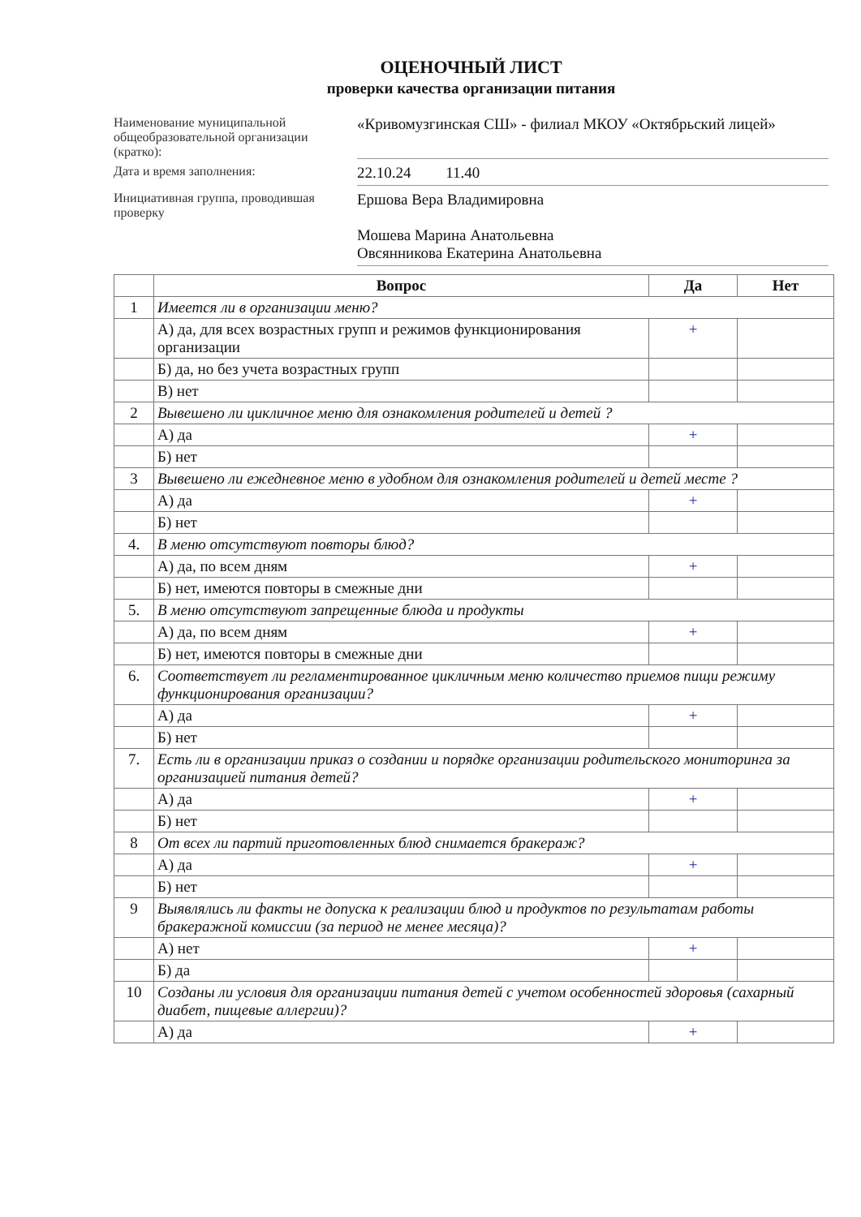ОЦЕНОЧНЫЙ ЛИСТ
проверки качества организации питания
Наименование муниципальной общеобразовательной организации (кратко):
«Кривомузгинская СШ» - филиал МКОУ «Октябрьский лицей»
Дата и время заполнения:
22.10.24 11.40
Инициативная группа, проводившая проверку
Ершова Вера Владимировна
Мошева Марина Анатольевна
Овсянникова Екатерина Анатольевна
| | Вопрос | Да | Нет |
| --- | --- | --- | --- |
| 1 | Имеется ли в организации меню? | | |
| | А) да, для всех возрастных групп и режимов функционирования организации | + | |
| | Б) да, но без учета возрастных групп | | |
| | В) нет | | |
| 2 | Вывешено ли цикличное меню для ознакомления родителей и детей ? | | |
| | А) да | + | |
| | Б) нет | | |
| 3 | Вывешено ли ежедневное меню в удобном для ознакомления родителей и детей месте ? | | |
| | А) да | + | |
| | Б) нет | | |
| 4. | В меню отсутствуют повторы блюд? | | |
| | А) да, по всем дням | + | |
| | Б) нет, имеются повторы в смежные дни | | |
| 5. | В меню отсутствуют запрещенные блюда и продукты | | |
| | А) да, по всем дням | + | |
| | Б) нет, имеются повторы в смежные дни | | |
| 6. | Соответствует ли регламентированное цикличным меню количество приемов пищи режиму функционирования организации? | | |
| | А) да | + | |
| | Б) нет | | |
| 7. | Есть ли в организации приказ о создании и порядке организации родительского мониторинга за организацией питания детей? | | |
| | А) да | + | |
| | Б) нет | | |
| 8 | От всех ли партий приготовленных блюд снимается бракераж? | | |
| | А) да | + | |
| | Б) нет | | |
| 9 | Выявлялись ли факты не допуска к реализации блюд и продуктов по результатам работы бракеражной комиссии (за период не менее месяца)? | | |
| | А) нет | + | |
| | Б) да | | |
| 10 | Созданы ли условия для организации питания детей с учетом особенностей здоровья (сахарный диабет, пищевые аллергии)? | | |
| | А) да | + | |